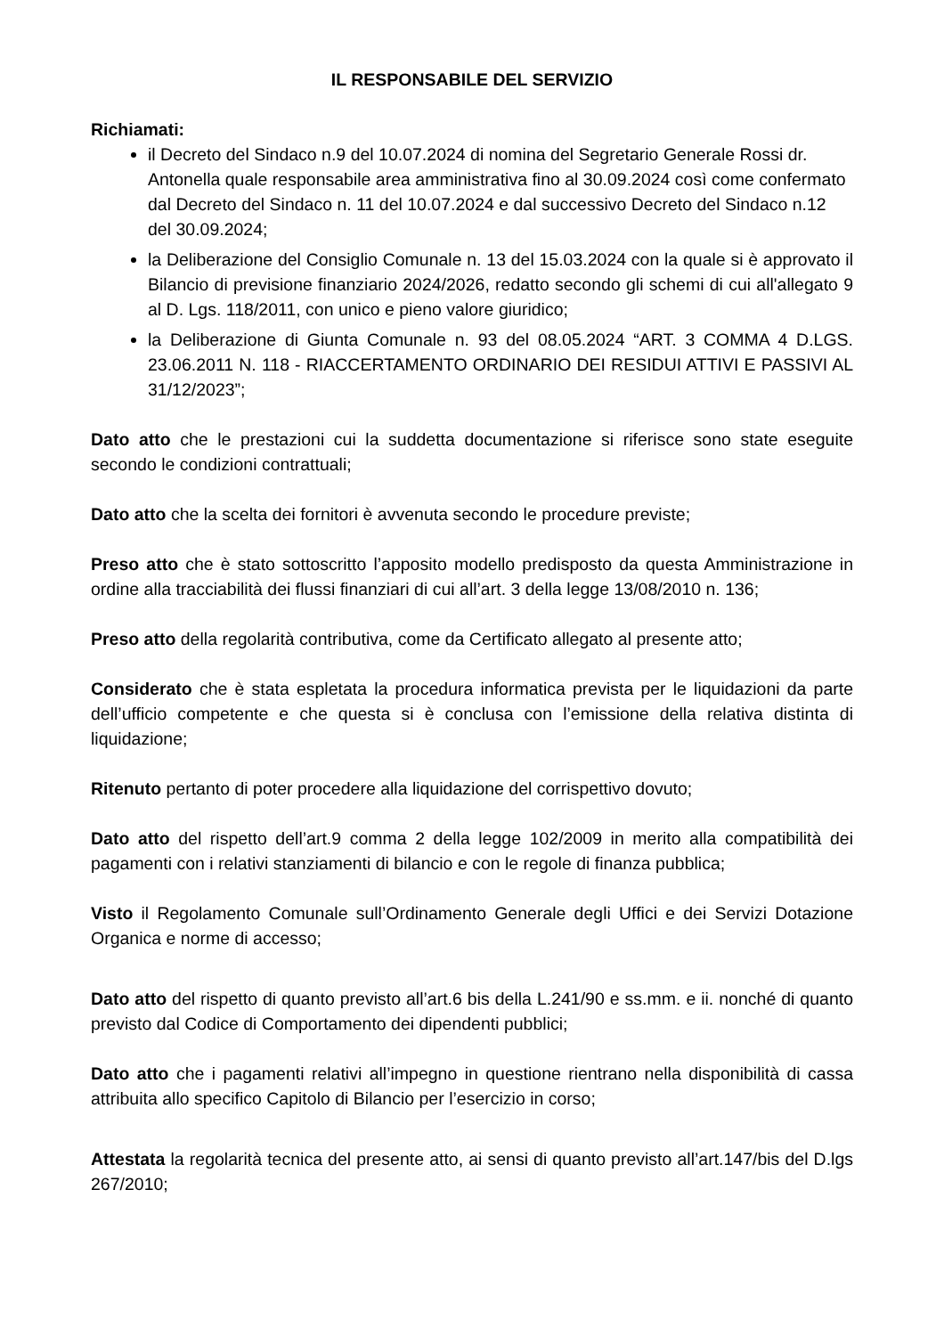IL RESPONSABILE DEL SERVIZIO
Richiamati:
il Decreto del Sindaco n.9 del 10.07.2024 di nomina del Segretario Generale Rossi dr. Antonella quale responsabile area amministrativa fino al 30.09.2024 così come confermato dal Decreto del Sindaco n. 11 del 10.07.2024 e dal successivo Decreto del Sindaco n.12 del 30.09.2024;
la Deliberazione del Consiglio Comunale n. 13 del 15.03.2024 con la quale si è approvato il Bilancio di previsione finanziario 2024/2026, redatto secondo gli schemi di cui all'allegato 9 al D. Lgs. 118/2011, con unico e pieno valore giuridico;
la Deliberazione di Giunta Comunale n. 93 del 08.05.2024 “ART. 3 COMMA 4 D.LGS. 23.06.2011 N. 118 - RIACCERTAMENTO ORDINARIO DEI RESIDUI ATTIVI E PASSIVI AL 31/12/2023”;
Dato atto che le prestazioni cui la suddetta documentazione si riferisce sono state eseguite secondo le condizioni contrattuali;
Dato atto che la scelta dei fornitori è avvenuta secondo le procedure previste;
Preso atto che è stato sottoscritto l’apposito modello predisposto da questa Amministrazione in ordine alla tracciabilità dei flussi finanziari di cui all’art. 3 della legge 13/08/2010 n. 136;
Preso atto della regolarità contributiva, come da Certificato allegato al presente atto;
Considerato che è stata espletata la procedura informatica prevista per le liquidazioni da parte dell’ufficio competente e che questa si è conclusa con l’emissione della relativa distinta di liquidazione;
Ritenuto pertanto di poter procedere alla liquidazione del corrispettivo dovuto;
Dato atto del rispetto dell’art.9 comma 2 della legge 102/2009 in merito alla compatibilità dei pagamenti con i relativi stanziamenti di bilancio e con le regole di finanza pubblica;
Visto il Regolamento Comunale sull’Ordinamento Generale degli Uffici e dei Servizi Dotazione Organica e norme di accesso;
Dato atto del rispetto di quanto previsto all’art.6 bis della L.241/90 e ss.mm. e ii. nonché di quanto previsto dal Codice di Comportamento dei dipendenti pubblici;
Dato atto che i pagamenti relativi all’impegno in questione rientrano nella disponibilità di cassa attribuita allo specifico Capitolo di Bilancio per l’esercizio in corso;
Attestata la regolarità tecnica del presente atto, ai sensi di quanto previsto all’art.147/bis del D.lgs 267/2010;